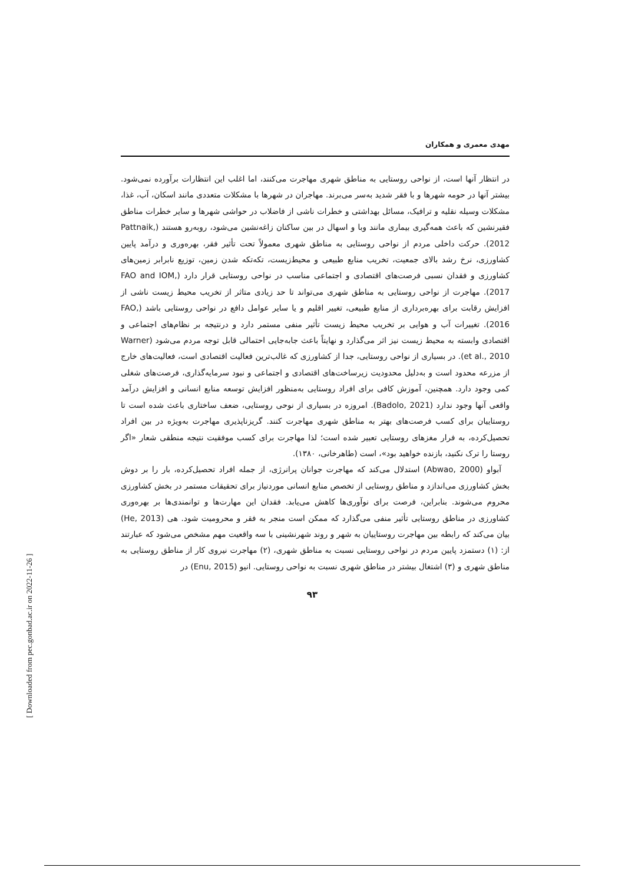مهدی معمری و همکاران
در انتظار آنها است، از نواحی روستایی به مناطق شهری مهاجرت می‌کنند، اما اغلب این انتظارات برآورده نمی‌شود. بیشتر آنها در حومه شهرها و با فقر شدید به‌سر می‌برند. مهاجران در شهرها با مشکلات متعددی مانند اسکان، آب، غذا، مشکلات وسیله نقلیه و ترافیک، مسائل بهداشتی و خطرات ناشی از فاضلاب در حواشی شهرها و سایر خطرات مناطق فقیرنشین که باعث همه‌گیری بیماری مانند وبا و اسهال در بین ساکنان زاغه‌نشین می‌شود، روبه‌رو هستند (Pattnaik, 2012). حرکت داخلی مردم از نواحی روستایی به مناطق شهری معمولاً تحت تأثیر فقر، بهره‌وری و درآمد پایین کشاورزی، نرخ رشد بالای جمعیت، تخریب منابع طبیعی و محیط‌زیست، تکه‌تکه شدن زمین، توزیع نابرابر زمین‌های کشاورزی و فقدان نسبی فرصت‌های اقتصادی و اجتماعی مناسب در نواحی روستایی قرار دارد (FAO and IOM, 2017). مهاجرت از نواحی روستایی به مناطق شهری می‌تواند تا حد زیادی متاثر از تخریب محیط زیست ناشی از افزایش رقابت برای بهره‌برداری از منابع طبیعی، تغییر اقلیم و یا سایر عوامل دافع در نواحی روستایی باشد (FAO, 2016). تغییرات آب و هوایی بر تخریب محیط زیست تأثیر منفی مستمر دارد و درنتیجه بر نظام‌های اجتماعی و اقتصادی وابسته به محیط زیست نیز اثر می‌گذارد و نهایتاً باعث جابه‌جایی احتمالی قابل توجه مردم می‌شود (Warner et al., 2010). در بسیاری از نواحی روستایی، جدا از کشاورزی که غالب‌ترین فعالیت اقتصادی است، فعالیت‌های خارج از مزرعه محدود است و به‌دلیل محدودیت زیرساخت‌های اقتصادی و اجتماعی و نبود سرمایه‌گذاری، فرصت‌های شغلی کمی وجود دارد. همچنین، آموزش کافی برای افراد روستایی به‌منظور افزایش توسعه منابع انسانی و افزایش درآمد واقعی آنها وجود ندارد (Badolo, 2021). امروزه در بسیاری از نوحی روستایی، ضعف ساختاری باعث شده است تا روستاییان برای کسب فرصت‌های بهتر به مناطق شهری مهاجرت کنند. گریزناپذیری مهاجرت به‌ویژه در بین افراد تحصیل‌کرده، به فرار مغزهای روستایی تعبیر شده است؛ لذا مهاجرت برای کسب موفقیت نتیجه منطقی شعار «اگر روستا را ترک نکنید، بازنده خواهید بود»، است (طاهرخانی، ۱۳۸۰).
آبواو (Abwao, 2000) استدلال می‌کند که مهاجرت جوانان پرانرژی، از جمله افراد تحصیل‌کرده، بار را بر دوش بخش کشاورزی می‌اندازد و مناطق روستایی از تخصص منابع انسانی موردنیاز برای تحقیقات مستمر در بخش کشاورزی محروم می‌شوند. بنابراین، فرصت برای نوآوری‌ها کاهش می‌یابد. فقدان این مهارت‌ها و توانمندی‌ها بر بهره‌وری کشاورزی در مناطق روستایی تأثیر منفی می‌گذارد که ممکن است منجر به فقر و محرومیت شود. هی (He, 2013) بیان می‌کند که رابطه بین مهاجرت روستاییان به شهر و روند شهرنشینی با سه واقعیت مهم مشخص می‌شود که عبارتند از: (۱) دستمزد پایین مردم در نواحی روستایی نسبت به مناطق شهری، (۲) مهاجرت نیروی کار از مناطق روستایی به مناطق شهری و (۳) اشتغال بیشتر در مناطق شهری نسبت به نواحی روستایی. انیو (Enu, 2015) در
۹۳
[ Downloaded from pec.gonbad.ac.ir on 2022-11-26 ]